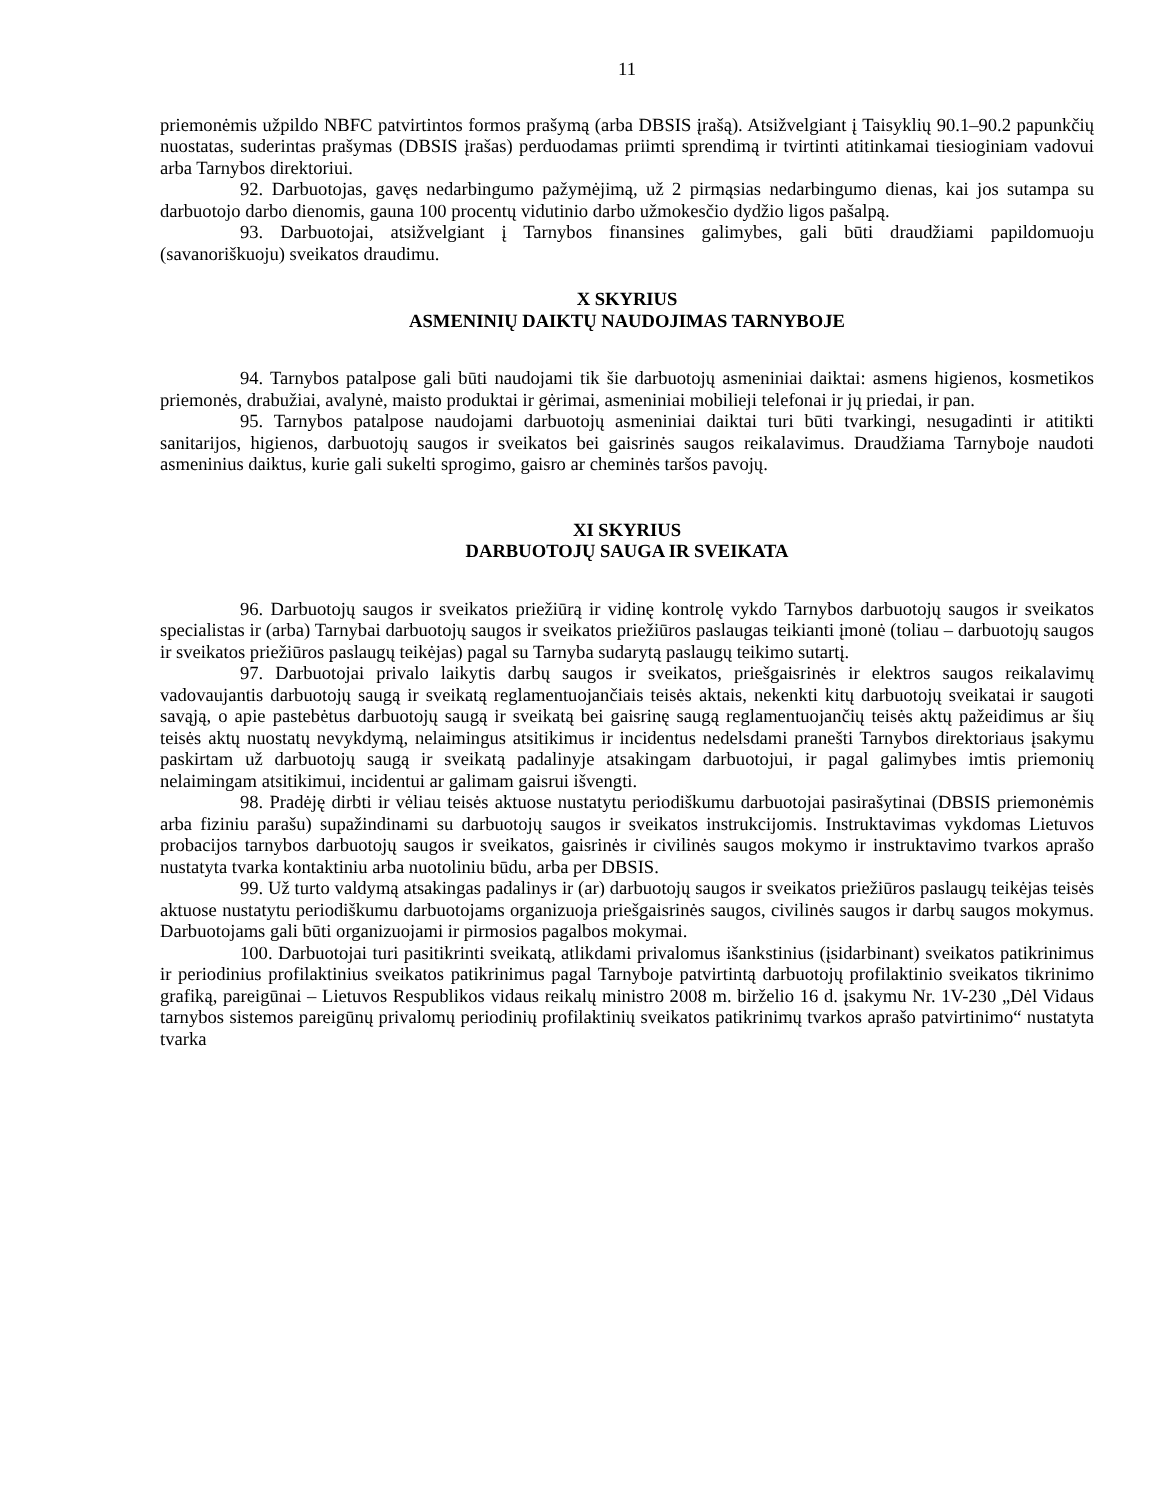11
priemonėmis užpildo NBFC patvirtintos formos prašymą (arba DBSIS įrašą). Atsižvelgiant į Taisyklių 90.1–90.2 papunkčių nuostatas, suderintas prašymas (DBSIS įrašas) perduodamas priimti sprendimą ir tvirtinti atitinkamai tiesioginiam vadovui arba Tarnybos direktoriui.
92. Darbuotojas, gavęs nedarbingumo pažymėjimą, už 2 pirmąsias nedarbingumo dienas, kai jos sutampa su darbuotojo darbo dienomis, gauna 100 procentų vidutinio darbo užmokesčio dydžio ligos pašalpą.
93. Darbuotojai, atsižvelgiant į Tarnybos finansines galimybes, gali būti draudžiami papildomuoju (savanoriškuoju) sveikatos draudimu.
X SKYRIUS
ASMENINIŲ DAIKTŲ NAUDOJIMAS TARNYBOJE
94. Tarnybos patalpose gali būti naudojami tik šie darbuotojų asmeniniai daiktai: asmens higienos, kosmetikos priemonės, drabužiai, avalynė, maisto produktai ir gėrimai, asmeniniai mobilieji telefonai ir jų priedai, ir pan.
95. Tarnybos patalpose naudojami darbuotojų asmeniniai daiktai turi būti tvarkingi, nesugadinti ir atitikti sanitarijos, higienos, darbuotojų saugos ir sveikatos bei gaisrinės saugos reikalavimus. Draudžiama Tarnyboje naudoti asmeninius daiktus, kurie gali sukelti sprogimo, gaisro ar cheminės taršos pavojų.
XI SKYRIUS
DARBUOTOJŲ SAUGA IR SVEIKATA
96. Darbuotojų saugos ir sveikatos priežiūrą ir vidinę kontrolę vykdo Tarnybos darbuotojų saugos ir sveikatos specialistas ir (arba) Tarnybai darbuotojų saugos ir sveikatos priežiūros paslaugas teikianti įmonė (toliau – darbuotojų saugos ir sveikatos priežiūros paslaugų teikėjas) pagal su Tarnyba sudarytą paslaugų teikimo sutartį.
97. Darbuotojai privalo laikytis darbų saugos ir sveikatos, priešgaisrinės ir elektros saugos reikalavimų vadovaujantis darbuotojų saugą ir sveikatą reglamentuojančiais teisės aktais, nekenkti kitų darbuotojų sveikatai ir saugoti savąją, o apie pastebėtus darbuotojų saugą ir sveikatą bei gaisrinę saugą reglamentuojančių teisės aktų pažeidimus ar šių teisės aktų nuostatų nevykdymą, nelaimingus atsitikimus ir incidentus nedelsdami pranešti Tarnybos direktoriaus įsakymu paskirtam už darbuotojų saugą ir sveikatą padalinyje atsakingam darbuotojui, ir pagal galimybes imtis priemonių nelaimingam atsitikimui, incidentui ar galimam gaisrui išvengti.
98. Pradėję dirbti ir vėliau teisės aktuose nustatytu periodiškumu darbuotojai pasirašytinai (DBSIS priemonėmis arba fiziniu parašu) supažindinami su darbuotojų saugos ir sveikatos instrukcijomis. Instruktavimas vykdomas Lietuvos probacijos tarnybos darbuotojų saugos ir sveikatos, gaisrinės ir civilinės saugos mokymo ir instruktavimo tvarkos aprašo nustatyta tvarka kontaktiniu arba nuotoliniu būdu, arba per DBSIS.
99. Už turto valdymą atsakingas padalinys ir (ar) darbuotojų saugos ir sveikatos priežiūros paslaugų teikėjas teisės aktuose nustatytu periodiškumu darbuotojams organizuoja priešgaisrinės saugos, civilinės saugos ir darbų saugos mokymus. Darbuotojams gali būti organizuojami ir pirmosios pagalbos mokymai.
100. Darbuotojai turi pasitikrinti sveikatą, atlikdami privalomus išankstinius (įsidarbinant) sveikatos patikrinimus ir periodinius profilaktinius sveikatos patikrinimus pagal Tarnyboje patvirtintą darbuotojų profilaktinio sveikatos tikrinimo grafiką, pareigūnai – Lietuvos Respublikos vidaus reikalų ministro 2008 m. birželio 16 d. įsakymu Nr. 1V-230 „Dėl Vidaus tarnybos sistemos pareigūnų privalomų periodinių profilaktinių sveikatos patikrinimų tvarkos aprašo patvirtinimo“ nustatyta tvarka